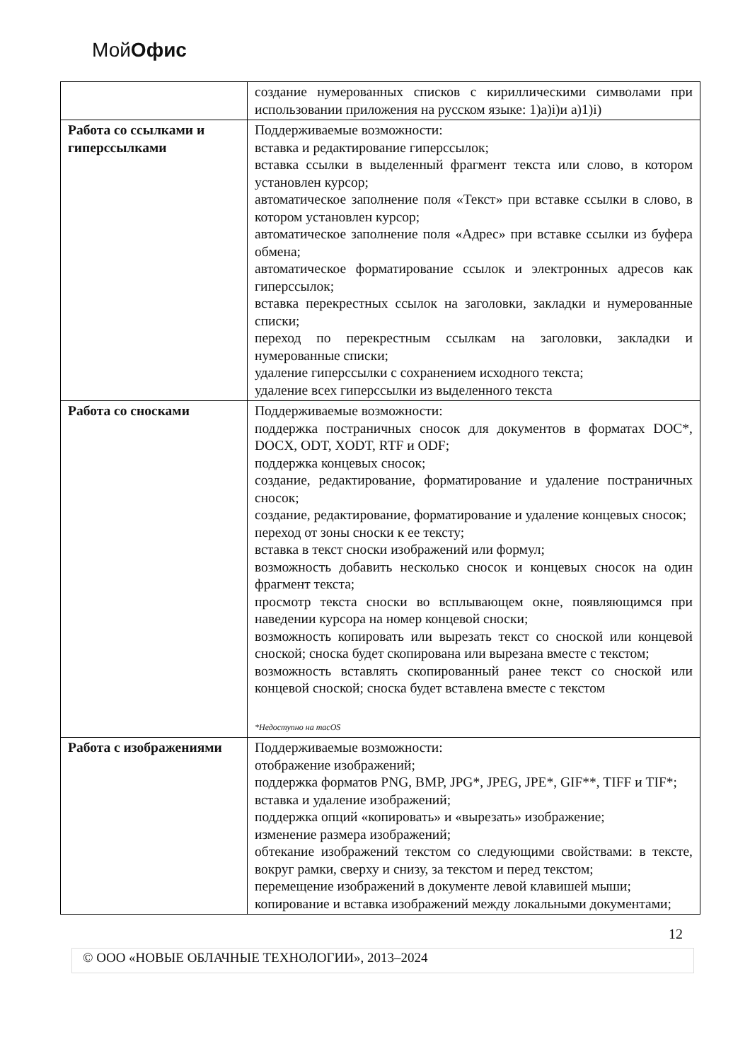МойОфис
| | создание нумерованных списков с кириллическими символами при использовании приложения на русском языке: 1)а)i)и а)1)i) |
| Работа со ссылками и гиперссылками | Поддерживаемые возможности: вставка и редактирование гиперссылок; вставка ссылки в выделенный фрагмент текста или слово, в котором установлен курсор; автоматическое заполнение поля «Текст» при вставке ссылки в слово, в котором установлен курсор; автоматическое заполнение поля «Адрес» при вставке ссылки из буфера обмена; автоматическое форматирование ссылок и электронных адресов как гиперссылок; вставка перекрестных ссылок на заголовки, закладки и нумерованные списки; переход по перекрестным ссылкам на заголовки, закладки и нумерованные списки; удаление гиперссылки с сохранением исходного текста; удаление всех гиперссылки из выделенного текста |
| Работа со сносками | Поддерживаемые возможности: поддержка постраничных сносок для документов в форматах DOC*, DOCX, ODT, XODT, RTF и ODF; поддержка концевых сносок; создание, редактирование, форматирование и удаление постраничных сносок; создание, редактирование, форматирование и удаление концевых сносок; переход от зоны сноски к ее тексту; вставка в текст сноски изображений или формул; возможность добавить несколько сносок и концевых сносок на один фрагмент текста; просмотр текста сноски во всплывающем окне, появляющимся при наведении курсора на номер концевой сноски; возможность копировать или вырезать текст со сноской или концевой сноской; сноска будет скопирована или вырезана вместе с текстом; возможность вставлять скопированный ранее текст со сноской или концевой сноской; сноска будет вставлена вместе с текстом *Недоступно на macOS |
| Работа с изображениями | Поддерживаемые возможности: отображение изображений; поддержка форматов PNG, BMP, JPG*, JPEG, JPE*, GIF**, TIFF и TIF*; вставка и удаление изображений; поддержка опций «копировать» и «вырезать» изображение; изменение размера изображений; обтекание изображений текстом со следующими свойствами: в тексте, вокруг рамки, сверху и снизу, за текстом и перед текстом; перемещение изображений в документе левой клавишей мыши; копирование и вставка изображений между локальными документами; |
12
© ООО «НОВЫЕ ОБЛАЧНЫЕ ТЕХНОЛОГИИ», 2013–2024